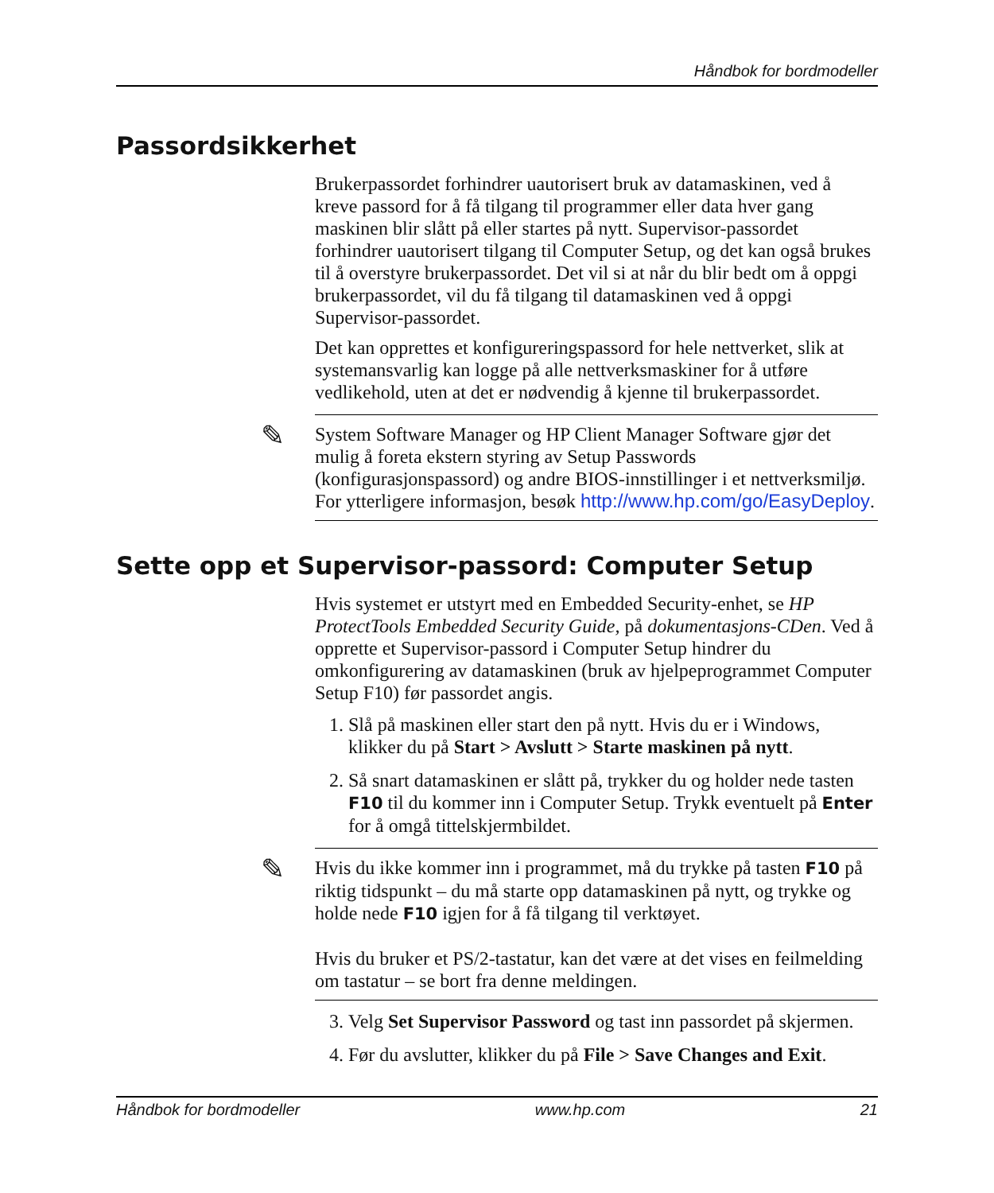Håndbok for bordmodeller
Passordsikkerhet
Brukerpassordet forhindrer uautorisert bruk av datamaskinen, ved å kreve passord for å få tilgang til programmer eller data hver gang maskinen blir slått på eller startes på nytt. Supervisor-passordet forhindrer uautorisert tilgang til Computer Setup, og det kan også brukes til å overstyre brukerpassordet. Det vil si at når du blir bedt om å oppgi brukerpassordet, vil du få tilgang til datamaskinen ved å oppgi Supervisor-passordet.
Det kan opprettes et konfigureringspassord for hele nettverket, slik at systemansvarlig kan logge på alle nettverksmaskiner for å utføre vedlikehold, uten at det er nødvendig å kjenne til brukerpassordet.
✎ System Software Manager og HP Client Manager Software gjør det mulig å foreta ekstern styring av Setup Passwords (konfigurasjonspassord) og andre BIOS-innstillinger i et nettverksmiljø. For ytterligere informasjon, besøk http://www.hp.com/go/EasyDeploy.
Sette opp et Supervisor-passord: Computer Setup
Hvis systemet er utstyrt med en Embedded Security-enhet, se HP ProtectTools Embedded Security Guide, på dokumentasjons-CDen. Ved å opprette et Supervisor-passord i Computer Setup hindrer du omkonfigurering av datamaskinen (bruk av hjelpeprogrammet Computer Setup F10) før passordet angis.
1. Slå på maskinen eller start den på nytt. Hvis du er i Windows, klikker du på Start > Avslutt > Starte maskinen på nytt.
2. Så snart datamaskinen er slått på, trykker du og holder nede tasten F10 til du kommer inn i Computer Setup. Trykk eventuelt på Enter for å omgå tittelskjermbildet.
✎ Hvis du ikke kommer inn i programmet, må du trykke på tasten F10 på riktig tidspunkt – du må starte opp datamaskinen på nytt, og trykke og holde nede F10 igjen for å få tilgang til verktøyet.
Hvis du bruker et PS/2-tastatur, kan det være at det vises en feilmelding om tastatur – se bort fra denne meldingen.
3. Velg Set Supervisor Password og tast inn passordet på skjermen.
4. Før du avslutter, klikker du på File > Save Changes and Exit.
Håndbok for bordmodeller www.hp.com 21